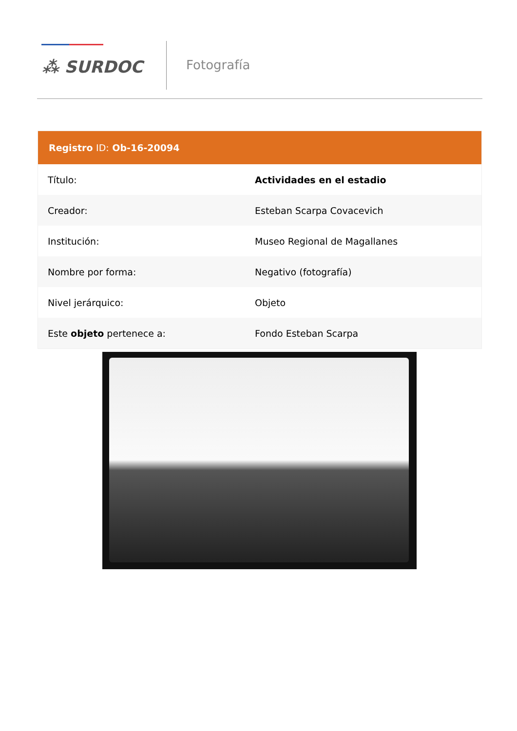⁂ SURDOC
Fotografía
| Registro ID: Ob-16-20094 | |
| --- | --- |
| Título: | Actividades en el estadio |
| Creador: | Esteban Scarpa Covacevich |
| Institución: | Museo Regional de Magallanes |
| Nombre por forma: | Negativo (fotografía) |
| Nivel jerárquico: | Objeto |
| Este objeto pertenece a: | Fondo Esteban Scarpa |